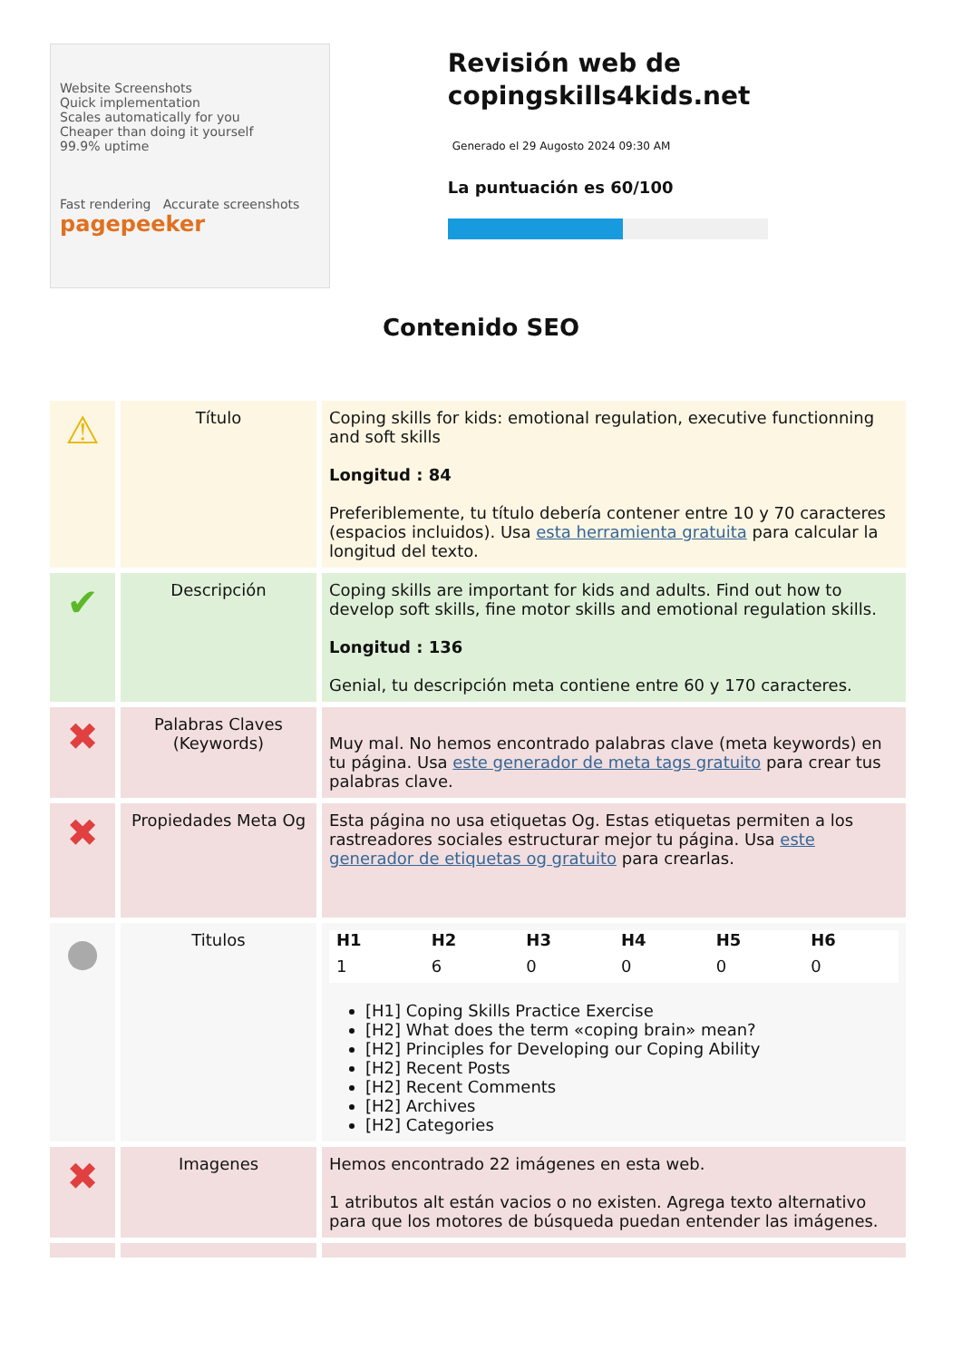Website Screenshots
Quick implementation
Scales automatically for you
Cheaper than doing it yourself
99.9% uptime
Fast rendering Accurate screenshots
pagepeeker
Revisión web de copingskills4kids.net
Generado el 29 Augosto 2024 09:30 AM
La puntuación es 60/100
Contenido SEO
| ⚠ | Título | Coping skills for kids: emotional regulation, executive functionning and soft skills Longitud : 84 Preferiblemente, tu título debería contener entre 10 y 70 caracteres (espacios incluidos). Usa esta herramienta gratuita para calcular la longitud del texto. |
| ✔ | Descripción | Coping skills are important for kids and adults. Find out how to develop soft skills, fine motor skills and emotional regulation skills. Longitud : 136 Genial, tu descripción meta contiene entre 60 y 170 caracteres. |
| ✖ | Palabras Claves (Keywords) | Muy mal. No hemos encontrado palabras clave (meta keywords) en tu página. Usa este generador de meta tags gratuito para crear tus palabras clave. |
| ✖ | Propiedades Meta Og | Esta página no usa etiquetas Og. Estas etiquetas permiten a los rastreadores sociales estructurar mejor tu página. Usa este generador de etiquetas og gratuito para crearlas. |
| ● | Titulos | / H1 / H2 / H3 / H4 / H5 / H6 / / --- / --- / --- / --- / --- / --- / / 1 / 6 / 0 / 0 / 0 / 0 / [H1] Coping Skills Practice Exercise [H2] What does the term «coping brain» mean? [H2] Principles for Developing our Coping Ability [H2] Recent Posts [H2] Recent Comments [H2] Archives [H2] Categories |
| ✖ | Imagenes | Hemos encontrado 22 imágenes en esta web. 1 atributos alt están vacios o no existen. Agrega texto alternativo para que los motores de búsqueda puedan entender las imágenes. |